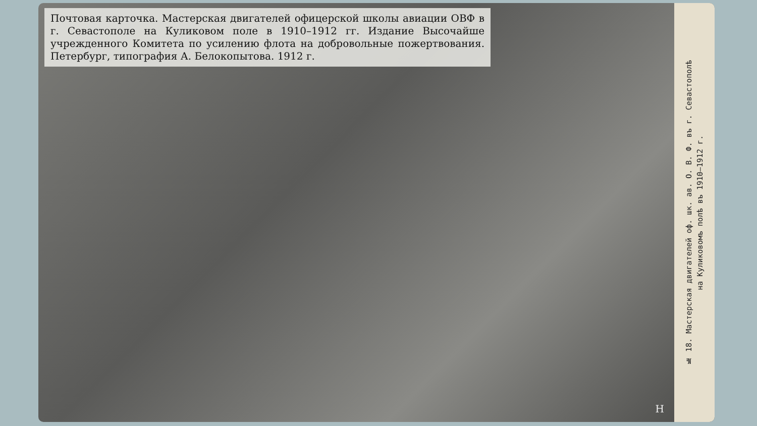Почтовая карточка. Мастерская двигателей офицерской школы авиации ОВФ в г. Севастополе на Куликовом поле в 1910–1912 гг. Издание Высочайше учрежденного Комитета по усилению флота на добровольные пожертвования. Петербург, типография А. Белокопытова. 1912 г.
№ 18. Мастерская двигателей оф. шк. ав. О. В. Ф. въ г. Севастополѣ
на Куликовомъ полѣ въ 1910—1912 г.
Н